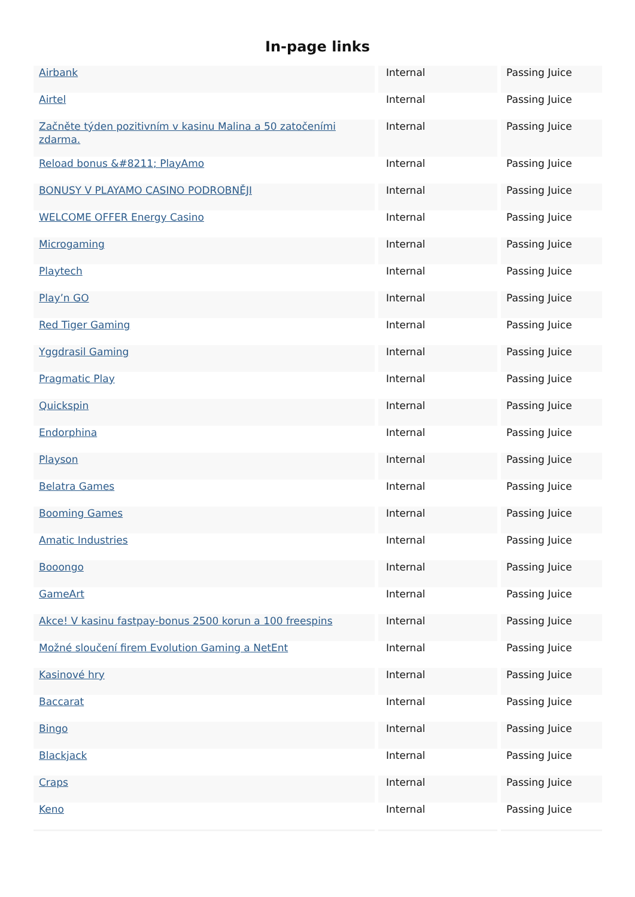In-page links
| Airbank | Internal | Passing Juice |
| Airtel | Internal | Passing Juice |
| Začněte týden pozitivním v kasinu Malina a 50 zatočeními zdarma. | Internal | Passing Juice |
| Reload bonus &#8211; PlayAmo | Internal | Passing Juice |
| BONUSY V PLAYAMO CASINO PODROBNĚJI | Internal | Passing Juice |
| WELCOME OFFER Energy Casino | Internal | Passing Juice |
| Microgaming | Internal | Passing Juice |
| Playtech | Internal | Passing Juice |
| Play’n GO | Internal | Passing Juice |
| Red Tiger Gaming | Internal | Passing Juice |
| Yggdrasil Gaming | Internal | Passing Juice |
| Pragmatic Play | Internal | Passing Juice |
| Quickspin | Internal | Passing Juice |
| Endorphina | Internal | Passing Juice |
| Playson | Internal | Passing Juice |
| Belatra Games | Internal | Passing Juice |
| Booming Games | Internal | Passing Juice |
| Amatic Industries | Internal | Passing Juice |
| Booongo | Internal | Passing Juice |
| GameArt | Internal | Passing Juice |
| Akce! V kasinu fastpay-bonus 2500 korun a 100 freespins | Internal | Passing Juice |
| Možné sloučení firem Evolution Gaming a NetEnt | Internal | Passing Juice |
| Kasinové hry | Internal | Passing Juice |
| Baccarat | Internal | Passing Juice |
| Bingo | Internal | Passing Juice |
| Blackjack | Internal | Passing Juice |
| Craps | Internal | Passing Juice |
| Keno | Internal | Passing Juice |